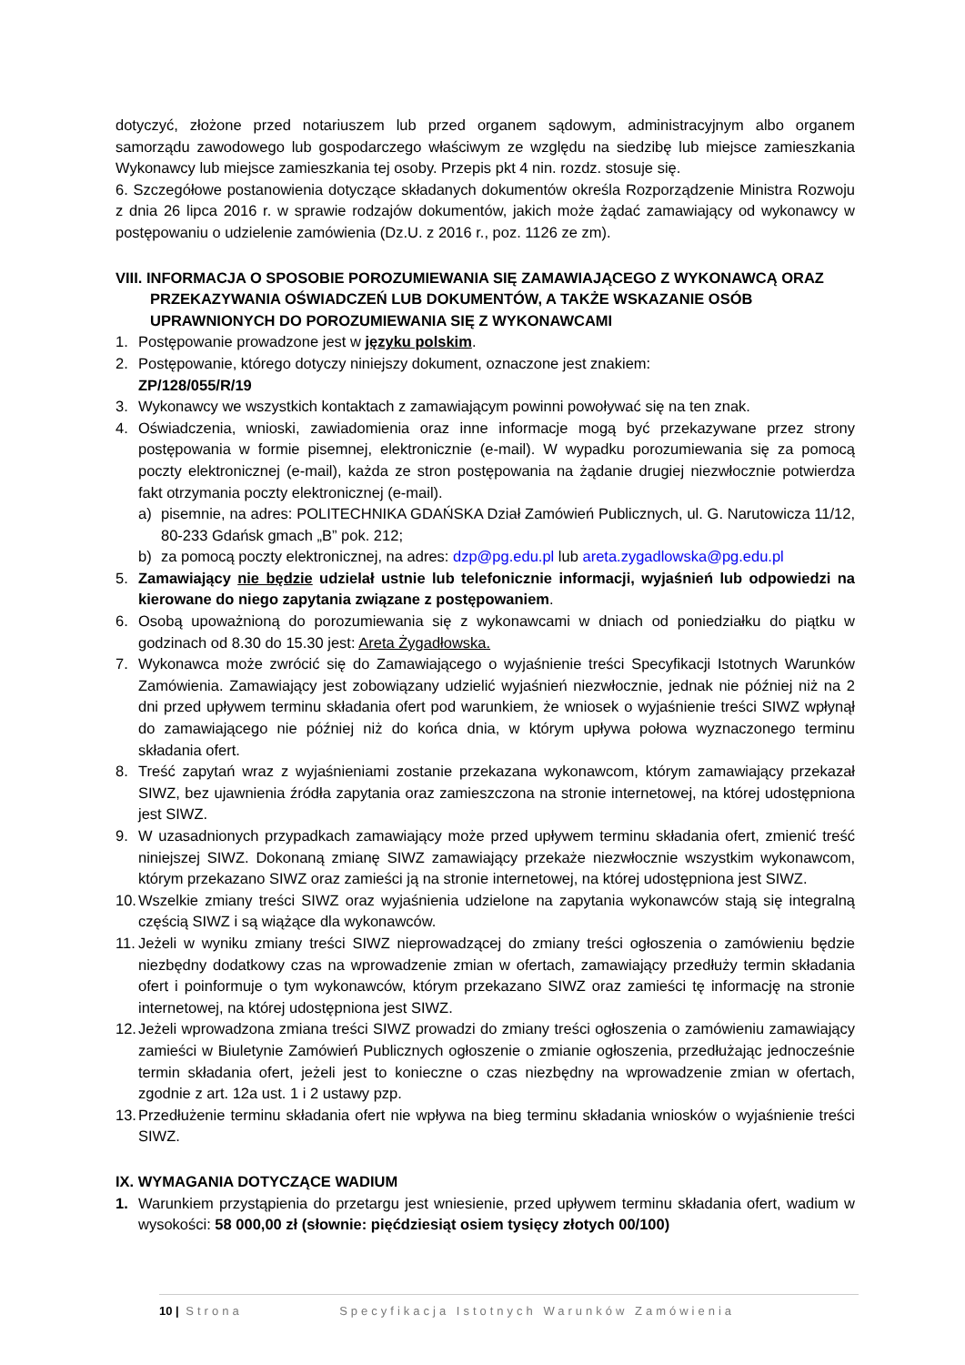dotyczyć, złożone przed notariuszem lub przed organem sądowym, administracyjnym albo organem samorządu zawodowego lub gospodarczego właściwym ze względu na siedzibę lub miejsce zamieszkania Wykonawcy lub miejsce zamieszkania tej osoby. Przepis pkt 4 nin. rozdz. stosuje się.
6. Szczegółowe postanowienia dotyczące składanych dokumentów określa Rozporządzenie Ministra Rozwoju z dnia 26 lipca 2016 r. w sprawie rodzajów dokumentów, jakich może żądać zamawiający od wykonawcy w postępowaniu o udzielenie zamówienia (Dz.U. z 2016 r., poz. 1126 ze zm).
VIII. INFORMACJA O SPOSOBIE POROZUMIEWANIA SIĘ ZAMAWIAJĄCEGO Z WYKONAWCĄ ORAZ PRZEKAZYWANIA OŚWIADCZEŃ LUB DOKUMENTÓW, A TAKŻE WSKAZANIE OSÓB UPRAWNIONYCH DO POROZUMIEWANIA SIĘ Z WYKONAWCAMI
1. Postępowanie prowadzone jest w języku polskim.
2. Postępowanie, którego dotyczy niniejszy dokument, oznaczone jest znakiem:
ZP/128/055/R/19
3. Wykonawcy we wszystkich kontaktach z zamawiającym powinni powoływać się na ten znak.
4. Oświadczenia, wnioski, zawiadomienia oraz inne informacje mogą być przekazywane przez strony postępowania w formie pisemnej, elektronicznie (e-mail). W wypadku porozumiewania się za pomocą poczty elektronicznej (e-mail), każda ze stron postępowania na żądanie drugiej niezwłocznie potwierdza fakt otrzymania poczty elektronicznej (e-mail).
a) pisemnie, na adres: POLITECHNIKA GDAŃSKA Dział Zamówień Publicznych, ul. G. Narutowicza 11/12, 80-233 Gdańsk gmach „B” pok. 212;
b) za pomocą poczty elektronicznej, na adres: dzp@pg.edu.pl lub areta.zygadlowska@pg.edu.pl
5. Zamawiający nie będzie udzielał ustnie lub telefonicznie informacji, wyjaśnień lub odpowiedzi na kierowane do niego zapytania związane z postępowaniem.
6. Osobą upoważnioną do porozumiewania się z wykonawcami w dniach od poniedziałku do piątku w godzinach od 8.30 do 15.30 jest: Areta Żygadłowska.
7. Wykonawca może zwrócić się do Zamawiającego o wyjaśnienie treści Specyfikacji Istotnych Warunków Zamówienia. Zamawiający jest zobowiązany udzielić wyjaśnień niezwłocznie, jednak nie później niż na 2 dni przed upływem terminu składania ofert pod warunkiem, że wniosek o wyjaśnienie treści SIWZ wpłynął do zamawiającego nie później niż do końca dnia, w którym upływa połowa wyznaczonego terminu składania ofert.
8. Treść zapytań wraz z wyjaśnieniami zostanie przekazana wykonawcom, którym zamawiający przekazał SIWZ, bez ujawnienia źródła zapytania oraz zamieszczona na stronie internetowej, na której udostępniona jest SIWZ.
9. W uzasadnionych przypadkach zamawiający może przed upływem terminu składania ofert, zmienić treść niniejszej SIWZ. Dokonaną zmianę SIWZ zamawiający przekaże niezwłocznie wszystkim wykonawcom, którym przekazano SIWZ oraz zamieści ją na stronie internetowej, na której udostępniona jest SIWZ.
10. Wszelkie zmiany treści SIWZ oraz wyjaśnienia udzielone na zapytania wykonawców stają się integralną częścią SIWZ i są wiążące dla wykonawców.
11. Jeżeli w wyniku zmiany treści SIWZ nieprowadzącej do zmiany treści ogłoszenia o zamówieniu będzie niezbędny dodatkowy czas na wprowadzenie zmian w ofertach, zamawiający przedłuży termin składania ofert i poinformuje o tym wykonawców, którym przekazano SIWZ oraz zamieści tę informację na stronie internetowej, na której udostępniona jest SIWZ.
12. Jeżeli wprowadzona zmiana treści SIWZ prowadzi do zmiany treści ogłoszenia o zamówieniu zamawiający zamieści w Biuletynie Zamówień Publicznych ogłoszenie o zmianie ogłoszenia, przedłużając jednocześnie termin składania ofert, jeżeli jest to konieczne o czas niezbędny na wprowadzenie zmian w ofertach, zgodnie z art. 12a ust. 1 i 2 ustawy pzp.
13. Przedłużenie terminu składania ofert nie wpływa na bieg terminu składania wniosków o wyjaśnienie treści SIWZ.
IX. WYMAGANIA DOTYCZĄCE WADIUM
1. Warunkiem przystąpienia do przetargu jest wniesienie, przed upływem terminu składania ofert, wadium w wysokości: 58 000,00 zł (słownie: pięćdziesiąt osiem tysięcy złotych 00/100)
10 | Strona Specyfikacja Istotnych Warunków Zamówienia